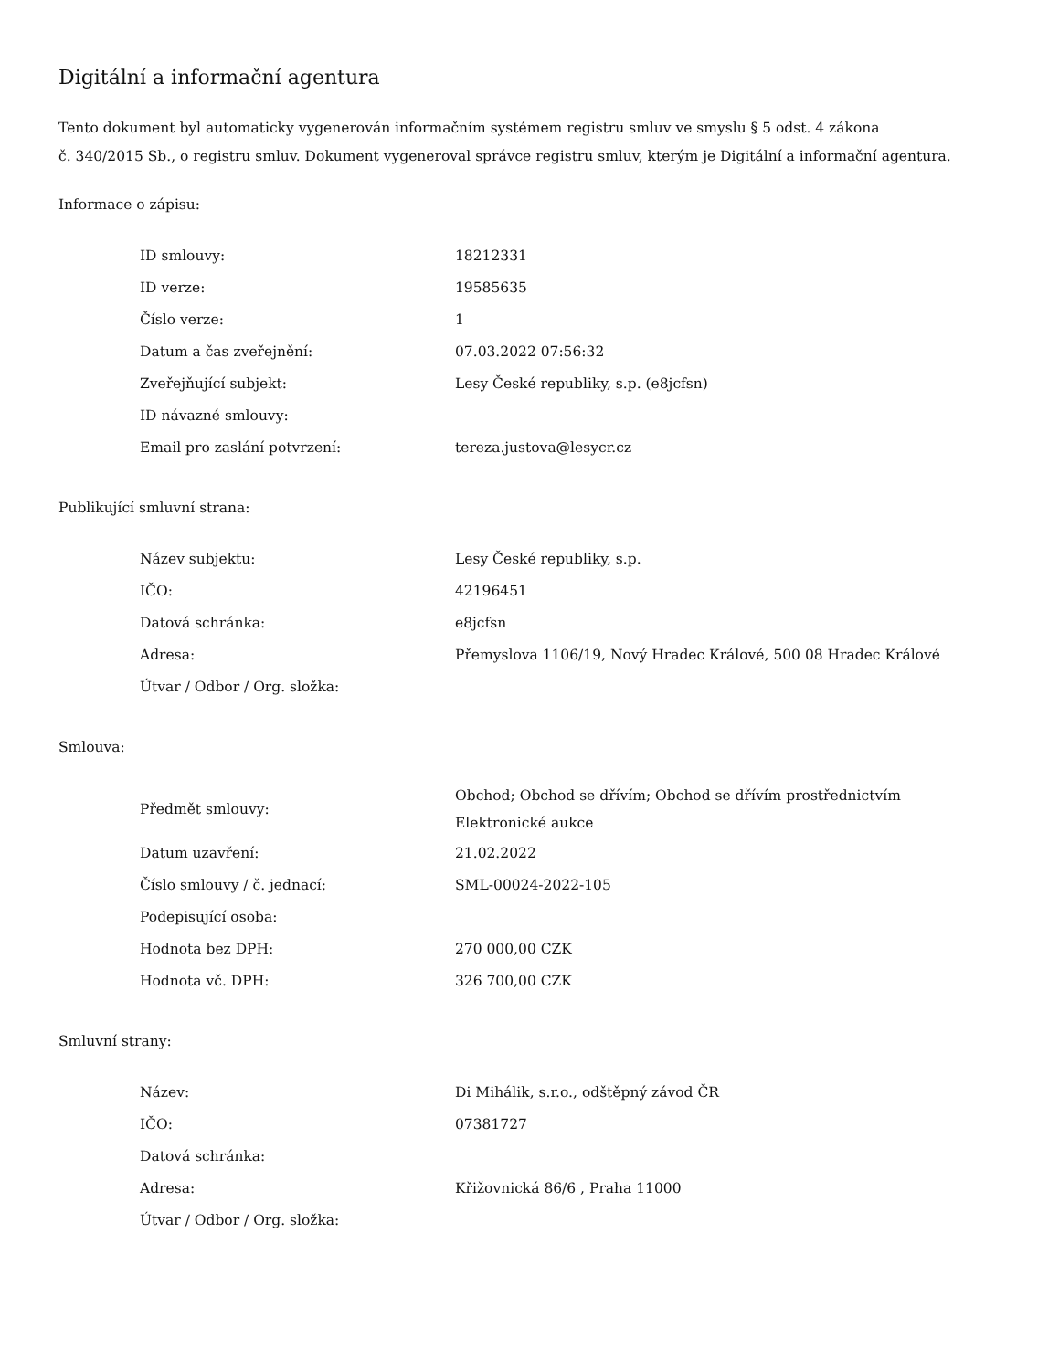Digitální a informační agentura
Tento dokument byl automaticky vygenerován informačním systémem registru smluv ve smyslu § 5 odst. 4 zákona
č. 340/2015 Sb., o registru smluv. Dokument vygeneroval správce registru smluv, kterým je Digitální a informační agentura.
Informace o zápisu:
| ID smlouvy: | 18212331 |
| ID verze: | 19585635 |
| Číslo verze: | 1 |
| Datum a čas zveřejnění: | 07.03.2022 07:56:32 |
| Zveřejňující subjekt: | Lesy České republiky, s.p. (e8jcfsn) |
| ID návazné smlouvy: | |
| Email pro zaslání potvrzení: | tereza.justova@lesycr.cz |
Publikující smluvní strana:
| Název subjektu: | Lesy České republiky, s.p. |
| IČO: | 42196451 |
| Datová schránka: | e8jcfsn |
| Adresa: | Přemyslova 1106/19, Nový Hradec Králové, 500 08 Hradec Králové |
| Útvar / Odbor / Org. složka: | |
Smlouva:
| Předmět smlouvy: | Obchod; Obchod se dřívím; Obchod se dřívím prostřednictvím Elektronické aukce |
| Datum uzavření: | 21.02.2022 |
| Číslo smlouvy / č. jednací: | SML-00024-2022-105 |
| Podepisující osoba: | |
| Hodnota bez DPH: | 270 000,00 CZK |
| Hodnota vč. DPH: | 326 700,00 CZK |
Smluvní strany:
| Název: | Di Mihálik, s.r.o., odštěpný závod ČR |
| IČO: | 07381727 |
| Datová schránka: | |
| Adresa: | Křižovnická 86/6 , Praha 11000 |
| Útvar / Odbor / Org. složka: | |